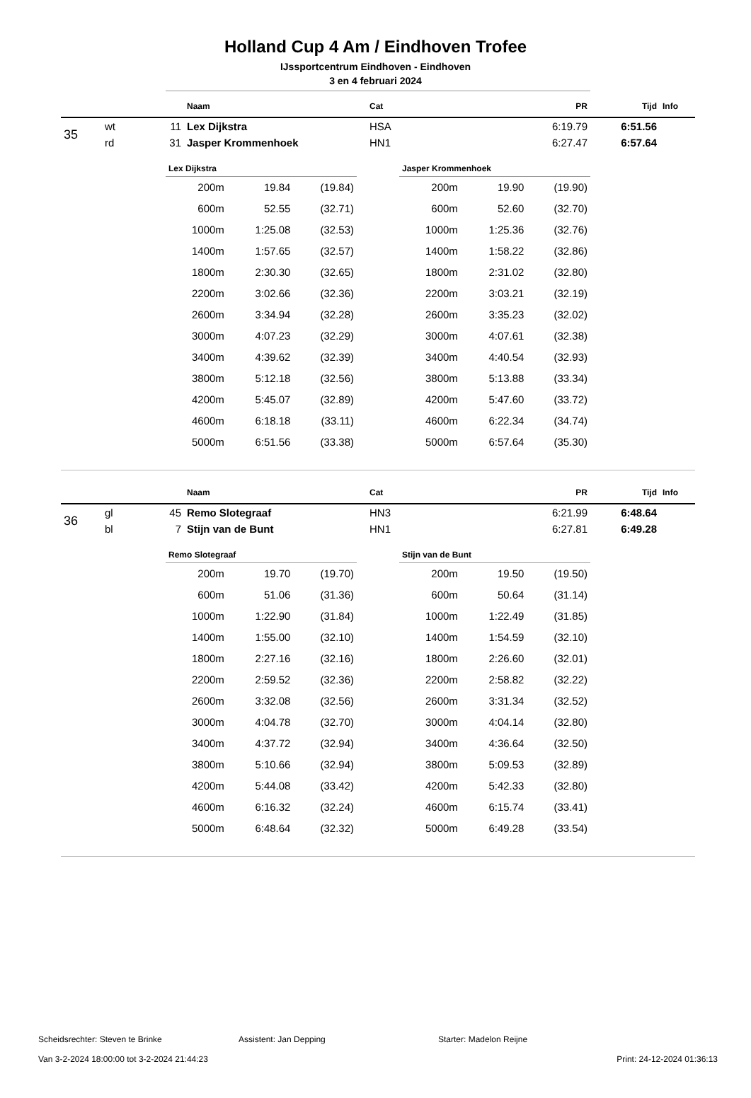Holland Cup 4 Am / Eindhoven Trofee
IJssportcentrum Eindhoven - Eindhoven
3 en 4 februari 2024
| | | | Naam | Cat | PR | Tijd | Info |
| --- | --- | --- | --- | --- | --- | --- | --- |
| 35 | wt | 11 | Lex Dijkstra | HSA | 6:19.79 | 6:51.56 | |
| | rd | 31 | Jasper Krommenhoek | HN1 | 6:27.47 | 6:57.64 | |
| Lex Dijkstra | | |
| --- | --- | --- |
| 200m | 19.84 | (19.84) |
| 600m | 52.55 | (32.71) |
| 1000m | 1:25.08 | (32.53) |
| 1400m | 1:57.65 | (32.57) |
| 1800m | 2:30.30 | (32.65) |
| 2200m | 3:02.66 | (32.36) |
| 2600m | 3:34.94 | (32.28) |
| 3000m | 4:07.23 | (32.29) |
| 3400m | 4:39.62 | (32.39) |
| 3800m | 5:12.18 | (32.56) |
| 4200m | 5:45.07 | (32.89) |
| 4600m | 6:18.18 | (33.11) |
| 5000m | 6:51.56 | (33.38) |
| Jasper Krommenhoek | | |
| --- | --- | --- |
| 200m | 19.90 | (19.90) |
| 600m | 52.60 | (32.70) |
| 1000m | 1:25.36 | (32.76) |
| 1400m | 1:58.22 | (32.86) |
| 1800m | 2:31.02 | (32.80) |
| 2200m | 3:03.21 | (32.19) |
| 2600m | 3:35.23 | (32.02) |
| 3000m | 4:07.61 | (32.38) |
| 3400m | 4:40.54 | (32.93) |
| 3800m | 5:13.88 | (33.34) |
| 4200m | 5:47.60 | (33.72) |
| 4600m | 6:22.34 | (34.74) |
| 5000m | 6:57.64 | (35.30) |
| | | | Naam | Cat | PR | Tijd | Info |
| --- | --- | --- | --- | --- | --- | --- | --- |
| 36 | gl | 45 | Remo Slotegraaf | HN3 | 6:21.99 | 6:48.64 | |
| | bl | 7 | Stijn van de Bunt | HN1 | 6:27.81 | 6:49.28 | |
| Remo Slotegraaf | | |
| --- | --- | --- |
| 200m | 19.70 | (19.70) |
| 600m | 51.06 | (31.36) |
| 1000m | 1:22.90 | (31.84) |
| 1400m | 1:55.00 | (32.10) |
| 1800m | 2:27.16 | (32.16) |
| 2200m | 2:59.52 | (32.36) |
| 2600m | 3:32.08 | (32.56) |
| 3000m | 4:04.78 | (32.70) |
| 3400m | 4:37.72 | (32.94) |
| 3800m | 5:10.66 | (32.94) |
| 4200m | 5:44.08 | (33.42) |
| 4600m | 6:16.32 | (32.24) |
| 5000m | 6:48.64 | (32.32) |
| Stijn van de Bunt | | |
| --- | --- | --- |
| 200m | 19.50 | (19.50) |
| 600m | 50.64 | (31.14) |
| 1000m | 1:22.49 | (31.85) |
| 1400m | 1:54.59 | (32.10) |
| 1800m | 2:26.60 | (32.01) |
| 2200m | 2:58.82 | (32.22) |
| 2600m | 3:31.34 | (32.52) |
| 3000m | 4:04.14 | (32.80) |
| 3400m | 4:36.64 | (32.50) |
| 3800m | 5:09.53 | (32.89) |
| 4200m | 5:42.33 | (32.80) |
| 4600m | 6:15.74 | (33.41) |
| 5000m | 6:49.28 | (33.54) |
Scheidsrechter: Steven te Brinke Assistent: Jan Depping Starter: Madelon Reijne
Van 3-2-2024 18:00:00 tot 3-2-2024 21:44:23 Print: 24-12-2024 01:36:13